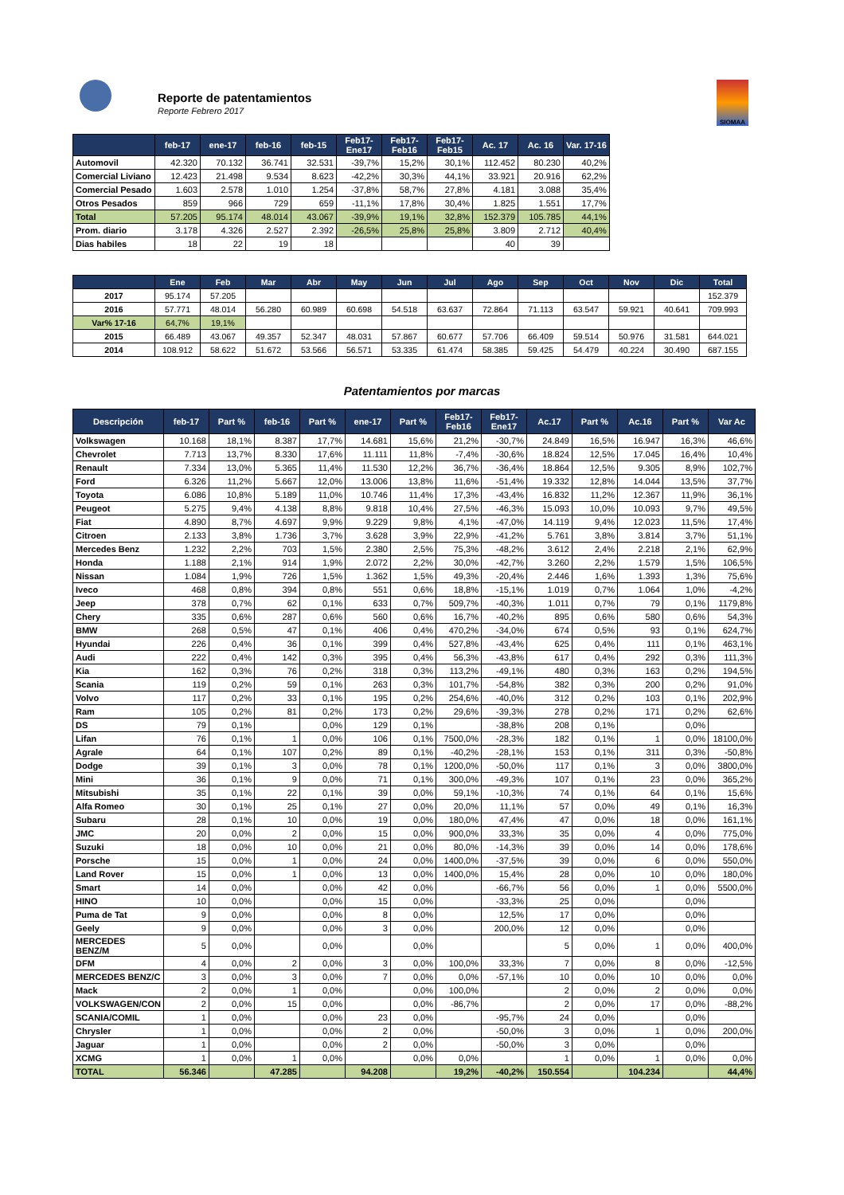Reporte de patentamientos
Reporte Febrero 2017
SIOMAA
| | feb-17 | ene-17 | feb-16 | feb-15 | Feb17-Ene17 | Feb17-Feb16 | Feb17-Feb15 | Ac. 17 | Ac. 16 | Var. 17-16 |
| --- | --- | --- | --- | --- | --- | --- | --- | --- | --- | --- |
| Automovil | 42.320 | 70.132 | 36.741 | 32.531 | -39,7% | 15,2% | 30,1% | 112.452 | 80.230 | 40,2% |
| Comercial Liviano | 12.423 | 21.498 | 9.534 | 8.623 | -42,2% | 30,3% | 44,1% | 33.921 | 20.916 | 62,2% |
| Comercial Pesado | 1.603 | 2.578 | 1.010 | 1.254 | -37,8% | 58,7% | 27,8% | 4.181 | 3.088 | 35,4% |
| Otros Pesados | 859 | 966 | 729 | 659 | -11,1% | 17,8% | 30,4% | 1.825 | 1.551 | 17,7% |
| Total | 57.205 | 95.174 | 48.014 | 43.067 | -39,9% | 19,1% | 32,8% | 152.379 | 105.785 | 44,1% |
| Prom. diario | 3.178 | 4.326 | 2.527 | 2.392 | -26,5% | 25,8% | 25,8% | 3.809 | 2.712 | 40,4% |
| Dias habiles | 18 | 22 | 19 | 18 | | | | 40 | 39 | |
| | Ene | Feb | Mar | Abr | May | Jun | Jul | Ago | Sep | Oct | Nov | Dic | Total |
| --- | --- | --- | --- | --- | --- | --- | --- | --- | --- | --- | --- | --- | --- |
| 2017 | 95.174 | 57.205 | | | | | | | | | | | 152.379 |
| 2016 | 57.771 | 48.014 | 56.280 | 60.989 | 60.698 | 54.518 | 63.637 | 72.864 | 71.113 | 63.547 | 59.921 | 40.641 | 709.993 |
| Var% 17-16 | 64,7% | 19,1% | | | | | | | | | | | |
| 2015 | 66.489 | 43.067 | 49.357 | 52.347 | 48.031 | 57.867 | 60.677 | 57.706 | 66.409 | 59.514 | 50.976 | 31.581 | 644.021 |
| 2014 | 108.912 | 58.622 | 51.672 | 53.566 | 56.571 | 53.335 | 61.474 | 58.385 | 59.425 | 54.479 | 40.224 | 30.490 | 687.155 |
Patentamientos por marcas
| Descripción | feb-17 | Part % | feb-16 | Part % | ene-17 | Part % | Feb17-Feb16 | Feb17-Ene17 | Ac.17 | Part % | Ac.16 | Part % | Var Ac |
| --- | --- | --- | --- | --- | --- | --- | --- | --- | --- | --- | --- | --- | --- |
| Volkswagen | 10.168 | 18,1% | 8.387 | 17,7% | 14.681 | 15,6% | 21,2% | -30,7% | 24.849 | 16,5% | 16.947 | 16,3% | 46,6% |
| Chevrolet | 7.713 | 13,7% | 8.330 | 17,6% | 11.111 | 11,8% | -7,4% | -30,6% | 18.824 | 12,5% | 17.045 | 16,4% | 10,4% |
| Renault | 7.334 | 13,0% | 5.365 | 11,4% | 11.530 | 12,2% | 36,7% | -36,4% | 18.864 | 12,5% | 9.305 | 8,9% | 102,7% |
| Ford | 6.326 | 11,2% | 5.667 | 12,0% | 13.006 | 13,8% | 11,6% | -51,4% | 19.332 | 12,8% | 14.044 | 13,5% | 37,7% |
| Toyota | 6.086 | 10,8% | 5.189 | 11,0% | 10.746 | 11,4% | 17,3% | -43,4% | 16.832 | 11,2% | 12.367 | 11,9% | 36,1% |
| Peugeot | 5.275 | 9,4% | 4.138 | 8,8% | 9.818 | 10,4% | 27,5% | -46,3% | 15.093 | 10,0% | 10.093 | 9,7% | 49,5% |
| Fiat | 4.890 | 8,7% | 4.697 | 9,9% | 9.229 | 9,8% | 4,1% | -47,0% | 14.119 | 9,4% | 12.023 | 11,5% | 17,4% |
| Citroen | 2.133 | 3,8% | 1.736 | 3,7% | 3.628 | 3,9% | 22,9% | -41,2% | 5.761 | 3,8% | 3.814 | 3,7% | 51,1% |
| Mercedes Benz | 1.232 | 2,2% | 703 | 1,5% | 2.380 | 2,5% | 75,3% | -48,2% | 3.612 | 2,4% | 2.218 | 2,1% | 62,9% |
| Honda | 1.188 | 2,1% | 914 | 1,9% | 2.072 | 2,2% | 30,0% | -42,7% | 3.260 | 2,2% | 1.579 | 1,5% | 106,5% |
| Nissan | 1.084 | 1,9% | 726 | 1,5% | 1.362 | 1,5% | 49,3% | -20,4% | 2.446 | 1,6% | 1.393 | 1,3% | 75,6% |
| Iveco | 468 | 0,8% | 394 | 0,8% | 551 | 0,6% | 18,8% | -15,1% | 1.019 | 0,7% | 1.064 | 1,0% | -4,2% |
| Jeep | 378 | 0,7% | 62 | 0,1% | 633 | 0,7% | 509,7% | -40,3% | 1.011 | 0,7% | 79 | 0,1% | 1179,8% |
| Chery | 335 | 0,6% | 287 | 0,6% | 560 | 0,6% | 16,7% | -40,2% | 895 | 0,6% | 580 | 0,6% | 54,3% |
| BMW | 268 | 0,5% | 47 | 0,1% | 406 | 0,4% | 470,2% | -34,0% | 674 | 0,5% | 93 | 0,1% | 624,7% |
| Hyundai | 226 | 0,4% | 36 | 0,1% | 399 | 0,4% | 527,8% | -43,4% | 625 | 0,4% | 111 | 0,1% | 463,1% |
| Audi | 222 | 0,4% | 142 | 0,3% | 395 | 0,4% | 56,3% | -43,8% | 617 | 0,4% | 292 | 0,3% | 111,3% |
| Kia | 162 | 0,3% | 76 | 0,2% | 318 | 0,3% | 113,2% | -49,1% | 480 | 0,3% | 163 | 0,2% | 194,5% |
| Scania | 119 | 0,2% | 59 | 0,1% | 263 | 0,3% | 101,7% | -54,8% | 382 | 0,3% | 200 | 0,2% | 91,0% |
| Volvo | 117 | 0,2% | 33 | 0,1% | 195 | 0,2% | 254,6% | -40,0% | 312 | 0,2% | 103 | 0,1% | 202,9% |
| Ram | 105 | 0,2% | 81 | 0,2% | 173 | 0,2% | 29,6% | -39,3% | 278 | 0,2% | 171 | 0,2% | 62,6% |
| DS | 79 | 0,1% | | 0,0% | 129 | 0,1% | | -38,8% | 208 | 0,1% | | 0,0% | |
| Lifan | 76 | 0,1% | 1 | 0,0% | 106 | 0,1% | 7500,0% | -28,3% | 182 | 0,1% | 1 | 0,0% | 18100,0% |
| Agrale | 64 | 0,1% | 107 | 0,2% | 89 | 0,1% | -40,2% | -28,1% | 153 | 0,1% | 311 | 0,3% | -50,8% |
| Dodge | 39 | 0,1% | 3 | 0,0% | 78 | 0,1% | 1200,0% | -50,0% | 117 | 0,1% | 3 | 0,0% | 3800,0% |
| Mini | 36 | 0,1% | 9 | 0,0% | 71 | 0,1% | 300,0% | -49,3% | 107 | 0,1% | 23 | 0,0% | 365,2% |
| Mitsubishi | 35 | 0,1% | 22 | 0,1% | 39 | 0,0% | 59,1% | -10,3% | 74 | 0,1% | 64 | 0,1% | 15,6% |
| Alfa Romeo | 30 | 0,1% | 25 | 0,1% | 27 | 0,0% | 20,0% | 11,1% | 57 | 0,0% | 49 | 0,1% | 16,3% |
| Subaru | 28 | 0,1% | 10 | 0,0% | 19 | 0,0% | 180,0% | 47,4% | 47 | 0,0% | 18 | 0,0% | 161,1% |
| JMC | 20 | 0,0% | 2 | 0,0% | 15 | 0,0% | 900,0% | 33,3% | 35 | 0,0% | 4 | 0,0% | 775,0% |
| Suzuki | 18 | 0,0% | 10 | 0,0% | 21 | 0,0% | 80,0% | -14,3% | 39 | 0,0% | 14 | 0,0% | 178,6% |
| Porsche | 15 | 0,0% | 1 | 0,0% | 24 | 0,0% | 1400,0% | -37,5% | 39 | 0,0% | 6 | 0,0% | 550,0% |
| Land Rover | 15 | 0,0% | 1 | 0,0% | 13 | 0,0% | 1400,0% | 15,4% | 28 | 0,0% | 10 | 0,0% | 180,0% |
| Smart | 14 | 0,0% | | 0,0% | 42 | 0,0% | | -66,7% | 56 | 0,0% | 1 | 0,0% | 5500,0% |
| HINO | 10 | 0,0% | | 0,0% | 15 | 0,0% | | -33,3% | 25 | 0,0% | | 0,0% | |
| Puma de Tat | 9 | 0,0% | | 0,0% | 8 | 0,0% | | 12,5% | 17 | 0,0% | | 0,0% | |
| Geely | 9 | 0,0% | | 0,0% | 3 | 0,0% | | 200,0% | 12 | 0,0% | | 0,0% | |
| MERCEDES BENZ/M | 5 | 0,0% | | 0,0% | | 0,0% | | | 5 | 0,0% | 1 | 0,0% | 400,0% |
| DFM | 4 | 0,0% | 2 | 0,0% | 3 | 0,0% | 100,0% | 33,3% | 7 | 0,0% | 8 | 0,0% | -12,5% |
| MERCEDES BENZ/C | 3 | 0,0% | 3 | 0,0% | 7 | 0,0% | 0,0% | -57,1% | 10 | 0,0% | 10 | 0,0% | 0,0% |
| Mack | 2 | 0,0% | 1 | 0,0% | | 0,0% | 100,0% | | 2 | 0,0% | 2 | 0,0% | 0,0% |
| VOLKSWAGEN/CON | 2 | 0,0% | 15 | 0,0% | | 0,0% | -86,7% | | 2 | 0,0% | 17 | 0,0% | -88,2% |
| SCANIA/COMIL | 1 | 0,0% | | 0,0% | 23 | 0,0% | | -95,7% | 24 | 0,0% | | 0,0% | |
| Chrysler | 1 | 0,0% | | 0,0% | 2 | 0,0% | | -50,0% | 3 | 0,0% | 1 | 0,0% | 200,0% |
| Jaguar | 1 | 0,0% | | 0,0% | 2 | 0,0% | | -50,0% | 3 | 0,0% | | 0,0% | |
| XCMG | 1 | 0,0% | 1 | 0,0% | | 0,0% | 0,0% | | 1 | 0,0% | 1 | 0,0% | 0,0% |
| TOTAL | 56.346 | | 47.285 | | 94.208 | | 19,2% | -40,2% | 150.554 | | 104.234 | | 44,4% |